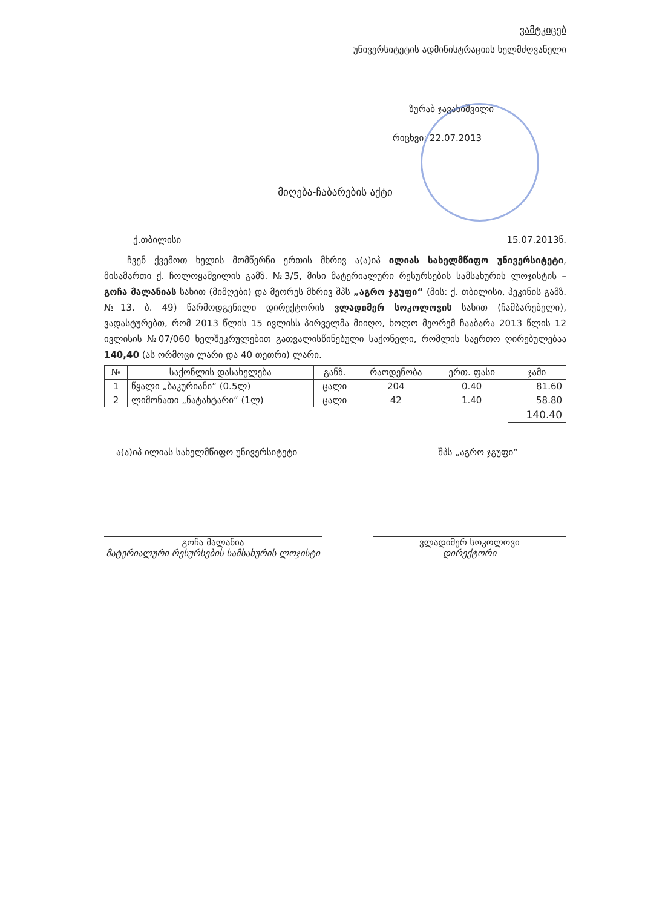ვამტკიცებ
უნივერსიტეტის ადმინისტრაციის ხელმძღვანელი
ზურაბ ჯავახიშვილი
რიცხვი: 22.07.2013
მიღება-ჩაბარების აქტი
ქ.თბილისი 15.07.2013წ.
ჩვენ ქვემოთ ხელის მომწერნი ერთის მხრივ ა(ა)იპ ილიას სახელმწიფო უნივერსიტეტი, მისამართი ქ. ჩოლოყაშვილის გამზ. №3/5, მისი მატერიალური რესურსების სამსახურის ლოჯისტის – გოჩა მალანიას სახით (მიმღები) და მეორეს მხრივ შპს „აგრო ჯგუფი“ (მის: ქ. თბილისი, პეკინის გამზ. №13. ბ. 49) წარმოდგენილი დირექტორის ვლადიმერ სოკოლოვის სახით (ჩამბარებელი), ვადასტურებთ, რომ 2013 წლის 15 ივლისს პირველმა მიიღო, ხოლო მეორემ ჩააბარა 2013 წლის 12 ივლისის №07/060 ხელშეკრულებით გათვალისწინებული საქონელი, რომლის საერთო ღირებულებაა 140,40 (ას ორმოცი ლარი და 40 თეთრი) ლარი.
| № | საქონლის დასახელება | განზ. | რაოდენობა | ერთ. ფასი | ჯამი |
| --- | --- | --- | --- | --- | --- |
| 1 | წყალი „ბაკურიანი“ (0.5ლ) | ცალი | 204 | 0.40 | 81.60 |
| 2 | ლიმონათი „ნატახტარი“ (1ლ) | ცალი | 42 | 1.40 | 58.80 |
| | | | | | 140.40 |
ა(ა)იპ ილიას სახელმწიფო უნივერსიტეტი შპს „აგრო ჯგუფი“
გოჩა მალანია
მატერიალური რესურსების სამსახურის ლოჯისტი
ვლადიმერ სოკოლოვი
დირექტორი